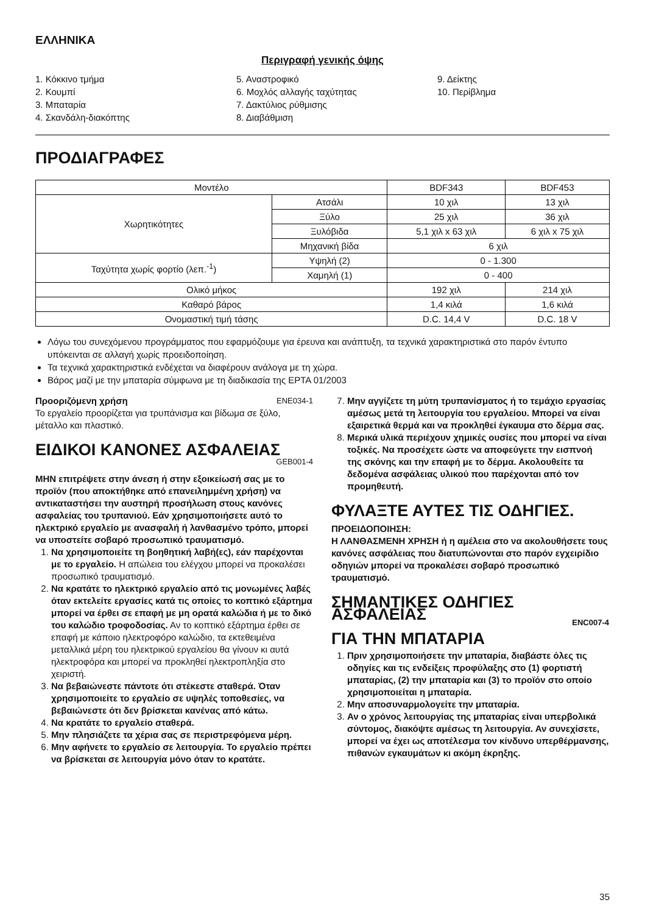ΕΛΛΗΝΙΚΑ
Περιγραφή γενικής όψης
1. Κόκκινο τμήμα
2. Κουμπί
3. Μπαταρία
4. Σκανδάλη-διακόπτης
5. Αναστροφικό
6. Μοχλός αλλαγής ταχύτητας
7. Δακτύλιος ρύθμισης
8. Διαβάθμιση
9. Δείκτης
10. Περίβλημα
ΠΡΟΔΙΑΓΡΑΦΕΣ
| Μοντέλο | | BDF343 | BDF453 |
| Χωρητικότητες | Ατσάλι | 10 χιλ | 13 χιλ |
| | Ξύλο | 25 χιλ | 36 χιλ |
| | Ξυλόβιδα | 5,1 χιλ x 63 χιλ | 6 χιλ x 75 χιλ |
| | Μηχανική βίδα | 6 χιλ | |
| Ταχύτητα χωρίς φορτίο (λεπ.<sup>-1</sup>) | Υψηλή (2) | 0 - 1.300 | |
| | Χαμηλή (1) | 0 - 400 | |
| Ολικό μήκος | | 192 χιλ | 214 χιλ |
| Καθαρό βάρος | | 1,4 κιλά | 1,6 κιλά |
| Ονομαστική τιμή τάσης | | D.C. 14,4 V | D.C. 18 V |
Λόγω του συνεχόμενου προγράμματος που εφαρμόζουμε για έρευνα και ανάπτυξη, τα τεχνικά χαρακτηριστικά στο παρόν έντυπο υπόκεινται σε αλλαγή χωρίς προειδοποίηση.
Τα τεχνικά χαρακτηριστικά ενδέχεται να διαφέρουν ανάλογα με τη χώρα.
Βάρος μαζί με την μπαταρία σύμφωνα με τη διαδικασία της EPTA 01/2003
Προοριζόμενη χρήση ENE034-1
Το εργαλείο προορίζεται για τρυπάνισμα και βίδωμα σε ξύλο, μέταλλο και πλαστικό.
ΕΙΔΙΚΟΙ ΚΑΝΟΝΕΣ ΑΣΦΑΛΕΙΑΣ
GEB001-4
ΜΗΝ επιτρέψετε στην άνεση ή στην εξοικείωσή σας με το προϊόν (που αποκτήθηκε από επανειλημμένη χρήση) να αντικαταστήσει την αυστηρή προσήλωση στους κανόνες ασφαλείας του τρυπανιού. Εάν χρησιμοποιήσετε αυτό το ηλεκτρικό εργαλείο με ανασφαλή ή λανθασμένο τρόπο, μπορεί να υποστείτε σοβαρό προσωπικό τραυματισμό.
1. Να χρησιμοποιείτε τη βοηθητική λαβή(ες), εάν παρέχονται με το εργαλείο. Η απώλεια του ελέγχου μπορεί να προκαλέσει προσωπικό τραυματισμό.
2. Να κρατάτε το ηλεκτρικό εργαλείο από τις μονωμένες λαβές όταν εκτελείτε εργασίες κατά τις οποίες το κοπτικό εξάρτημα μπορεί να έρθει σε επαφή με μη ορατά καλώδια ή με το δικό του καλώδιο τροφοδοσίας. Αν το κοπτικό εξάρτημα έρθει σε επαφή με κάποιο ηλεκτροφόρο καλώδιο, τα εκτεθειμένα μεταλλικά μέρη του ηλεκτρικού εργαλείου θα γίνουν κι αυτά ηλεκτροφόρα και μπορεί να προκληθεί ηλεκτροπληξία στο χειριστή.
3. Να βεβαιώνεστε πάντοτε ότι στέκεστε σταθερά. Όταν χρησιμοποιείτε το εργαλείο σε υψηλές τοποθεσίες, να βεβαιώνεστε ότι δεν βρίσκεται κανένας από κάτω.
4. Να κρατάτε το εργαλείο σταθερά.
5. Μην πλησιάζετε τα χέρια σας σε περιστρεφόμενα μέρη.
6. Μην αφήνετε το εργαλείο σε λειτουργία. Το εργαλείο πρέπει να βρίσκεται σε λειτουργία μόνο όταν το κρατάτε.
7. Μην αγγίζετε τη μύτη τρυπανίσματος ή το τεμάχιο εργασίας αμέσως μετά τη λειτουργία του εργαλείου. Μπορεί να είναι εξαιρετικά θερμά και να προκληθεί έγκαυμα στο δέρμα σας.
8. Μερικά υλικά περιέχουν χημικές ουσίες που μπορεί να είναι τοξικές. Να προσέχετε ώστε να αποφεύγετε την εισπνοή της σκόνης και την επαφή με το δέρμα. Ακολουθείτε τα δεδομένα ασφάλειας υλικού που παρέχονται από τον προμηθευτή.
ΦΥΛΑΞΤΕ ΑΥΤΕΣ ΤΙΣ ΟΔΗΓΙΕΣ.
ΠΡΟΕΙΔΟΠΟΙΗΣΗ:
Η ΛΑΝΘΑΣΜΕΝΗ ΧΡΗΣΗ ή η αμέλεια στο να ακολουθήσετε τους κανόνες ασφάλειας που διατυπώνονται στο παρόν εγχειρίδιο οδηγιών μπορεί να προκαλέσει σοβαρό προσωπικό τραυματισμό.
ΣΗΜΑΝΤΙΚΕΣ ΟΔΗΓΙΕΣ ΑΣΦΑΛΕΙΑΣ ENC007-4
ΓΙΑ ΤΗΝ ΜΠΑΤΑΡΙΑ
1. Πριν χρησιμοποιήσετε την μπαταρία, διαβάστε όλες τις οδηγίες και τις ενδείξεις προφύλαξης στο (1) φορτιστή μπαταρίας, (2) την μπαταρία και (3) το προϊόν στο οποίο χρησιμοποιείται η μπαταρία.
2. Μην αποσυναρμολογείτε την μπαταρία.
3. Αν ο χρόνος λειτουργίας της μπαταρίας είναι υπερβολικά σύντομος, διακόψτε αμέσως τη λειτουργία. Αν συνεχίσετε, μπορεί να έχει ως αποτέλεσμα τον κίνδυνο υπερθέρμανσης, πιθανών εγκαυμάτων κι ακόμη έκρηξης.
35